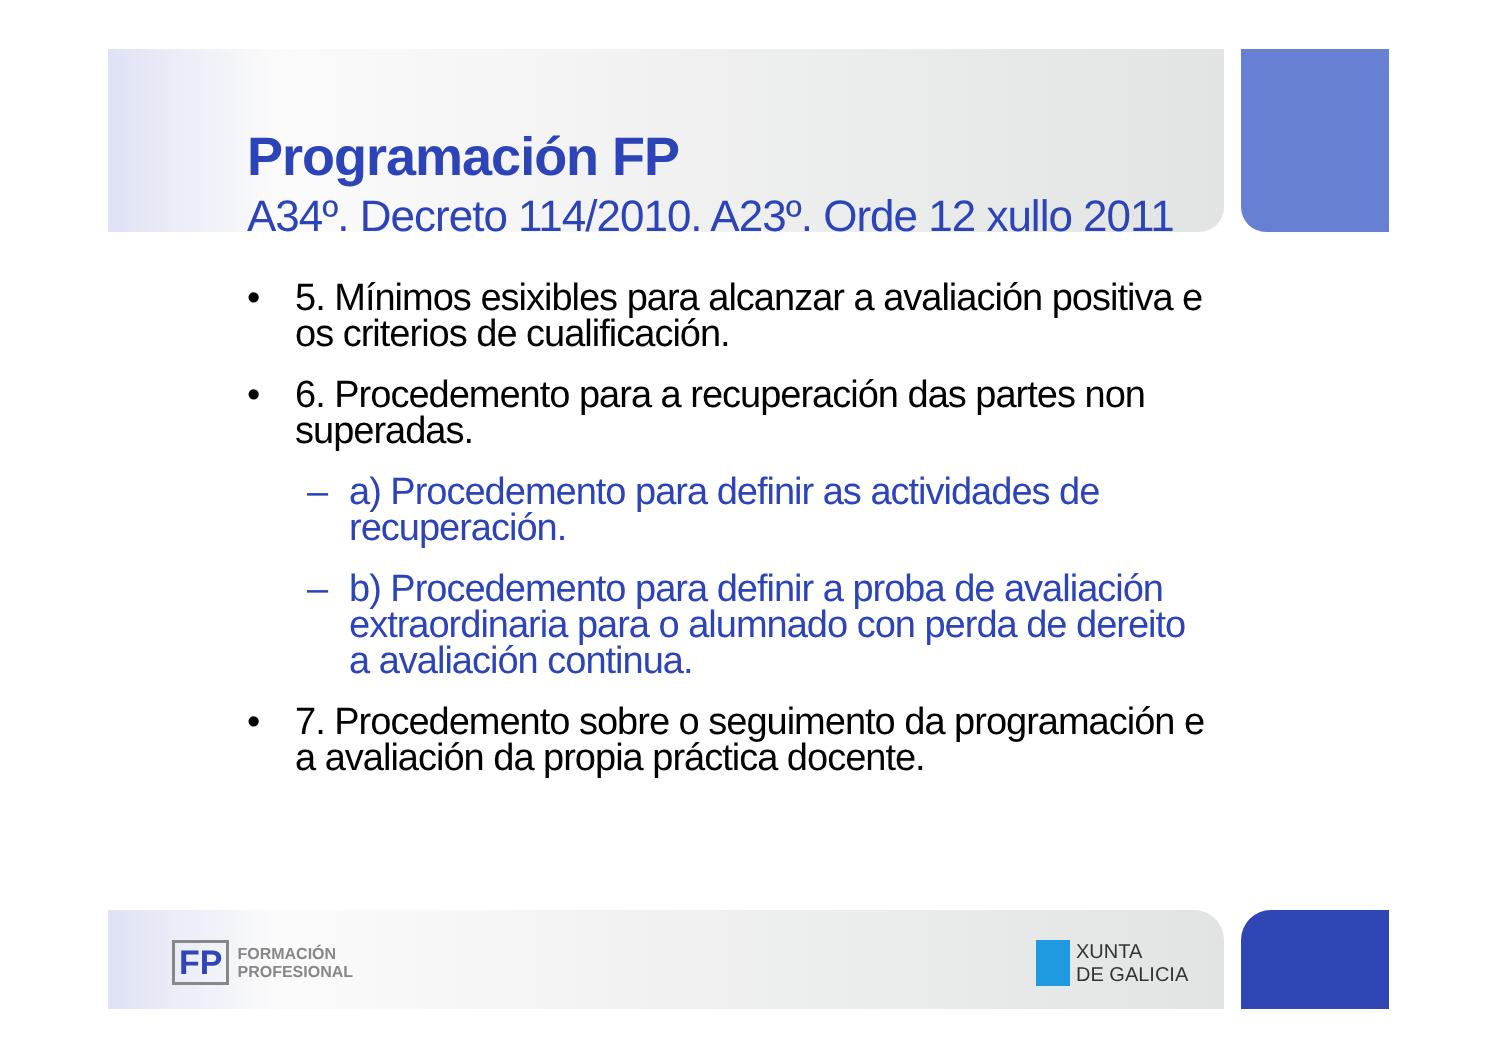Programación FP
A34º. Decreto 114/2010. A23º. Orde 12 xullo 2011
• 5. Mínimos esixibles para alcanzar a avaliación positiva e os criterios de cualificación.
• 6. Procedemento para a recuperación das partes non superadas.
– a) Procedemento para definir as actividades de recuperación.
– b) Procedemento para definir a proba de avaliación extraordinaria para o alumnado con perda de dereito a avaliación continua.
• 7. Procedemento sobre o seguimento da programación e a avaliación da propia práctica docente.
FP FORMACIÓN
PROFESIONAL
XUNTA
DE GALICIA